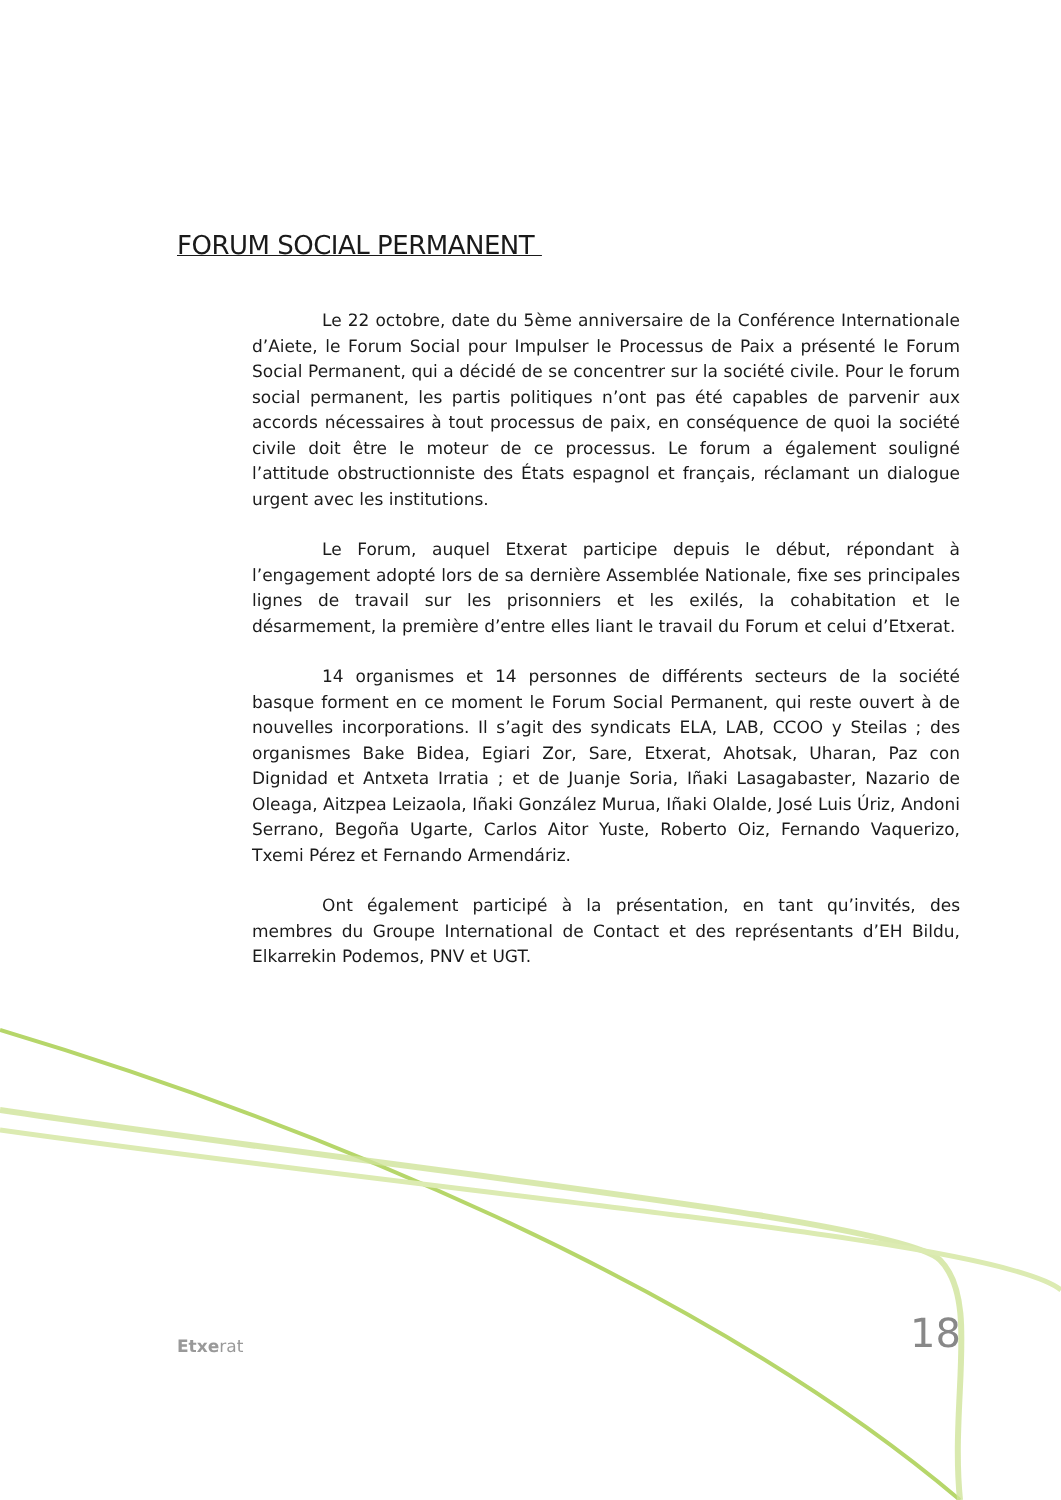FORUM SOCIAL PERMANENT
Le 22 octobre, date du 5ème anniversaire de la Conférence Internationale d’Aiete, le Forum Social pour Impulser le Processus de Paix a présenté le Forum Social Permanent, qui a décidé de se concentrer sur la société civile. Pour le forum social permanent, les partis politiques n’ont pas été capables de parvenir aux accords nécessaires à tout processus de paix, en conséquence de quoi la société civile doit être le moteur de ce processus. Le forum a également souligné l’attitude obstructionniste des États espagnol et français, réclamant un dialogue urgent avec les institutions.
Le Forum, auquel Etxerat participe depuis le début, répondant à l’engagement adopté lors de sa dernière Assemblée Nationale, fixe ses principales lignes de travail sur les prisonniers et les exilés, la cohabitation et le désarmement, la première d’entre elles liant le travail du Forum et celui d’Etxerat.
14 organismes et 14 personnes de différents secteurs de la société basque forment en ce moment le Forum Social Permanent, qui reste ouvert à de nouvelles incorporations. Il s’agit des syndicats ELA, LAB, CCOO y Steilas ; des organismes Bake Bidea, Egiari Zor, Sare, Etxerat, Ahotsak, Uharan, Paz con Dignidad et Antxeta Irratia ; et de Juanje Soria, Iñaki Lasagabaster, Nazario de Oleaga, Aitzpea Leizaola, Iñaki González Murua, Iñaki Olalde, José Luis Úriz, Andoni Serrano, Begoña Ugarte, Carlos Aitor Yuste, Roberto Oiz, Fernando Vaquerizo, Txemi Pérez et Fernando Armendáriz.
Ont également participé à la présentation, en tant qu’invités, des membres du Groupe International de Contact et des représentants d’EH Bildu, Elkarrekin Podemos, PNV et UGT.
Etxerat
18